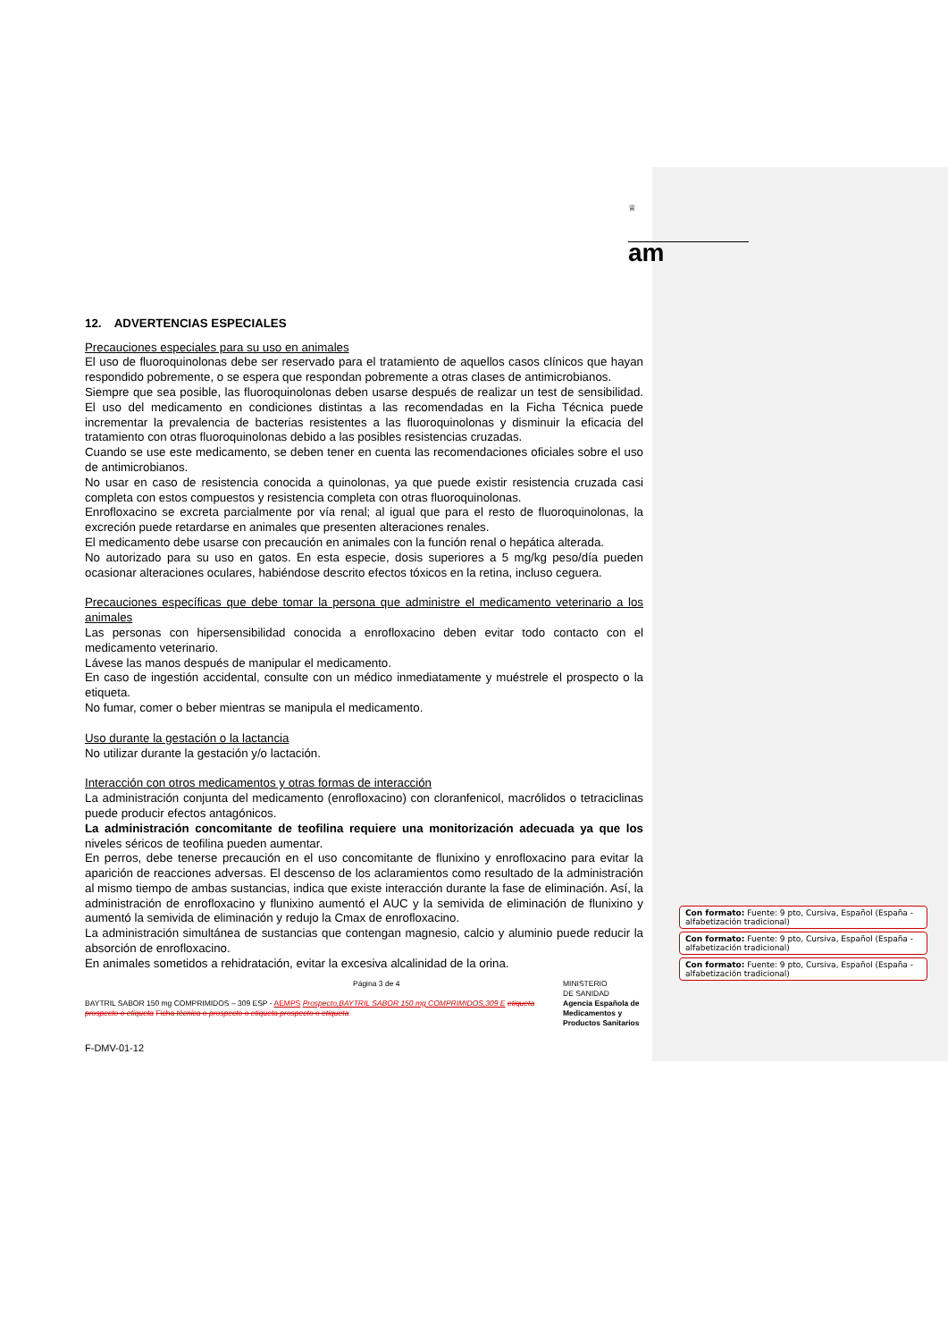♕
am
12. ADVERTENCIAS ESPECIALES
Precauciones especiales para su uso en animales
El uso de fluoroquinolonas debe ser reservado para el tratamiento de aquellos casos clínicos que hayan respondido pobremente, o se espera que respondan pobremente a otras clases de antimicrobianos.
Siempre que sea posible, las fluoroquinolonas deben usarse después de realizar un test de sensibilidad. El uso del medicamento en condiciones distintas a las recomendadas en la Ficha Técnica puede incrementar la prevalencia de bacterias resistentes a las fluoroquinolonas y disminuir la eficacia del tratamiento con otras fluoroquinolonas debido a las posibles resistencias cruzadas.
Cuando se use este medicamento, se deben tener en cuenta las recomendaciones oficiales sobre el uso de antimicrobianos.
No usar en caso de resistencia conocida a quinolonas, ya que puede existir resistencia cruzada casi completa con estos compuestos y resistencia completa con otras fluoroquinolonas.
Enrofloxacino se excreta parcialmente por vía renal; al igual que para el resto de fluoroquinolonas, la excreción puede retardarse en animales que presenten alteraciones renales.
El medicamento debe usarse con precaución en animales con la función renal o hepática alterada.
No autorizado para su uso en gatos. En esta especie, dosis superiores a 5 mg/kg peso/día pueden ocasionar alteraciones oculares, habiéndose descrito efectos tóxicos en la retina, incluso ceguera.
Precauciones específicas que debe tomar la persona que administre el medicamento veterinario a los animales
Las personas con hipersensibilidad conocida a enrofloxacino deben evitar todo contacto con el medicamento veterinario.
Lávese las manos después de manipular el medicamento.
En caso de ingestión accidental, consulte con un médico inmediatamente y muéstrele el prospecto o la etiqueta.
No fumar, comer o beber mientras se manipula el medicamento.
Uso durante la gestación o la lactancia
No utilizar durante la gestación y/o lactación.
Interacción con otros medicamentos y otras formas de interacción
La administración conjunta del medicamento (enrofloxacino) con cloranfenicol, macrólidos o tetraciclinas puede producir efectos antagónicos.
La administración concomitante de teofilina requiere una monitorización adecuada ya que los niveles séricos de teofilina pueden aumentar.
En perros, debe tenerse precaución en el uso concomitante de flunixino y enrofloxacino para evitar la aparición de reacciones adversas. El descenso de los aclaramientos como resultado de la administración al mismo tiempo de ambas sustancias, indica que existe interacción durante la fase de eliminación. Así, la administración de enrofloxacino y flunixino aumentó el AUC y la semivida de eliminación de flunixino y aumentó la semivida de eliminación y redujo la Cmax de enrofloxacino.
La administración simultánea de sustancias que contengan magnesio, calcio y aluminio puede reducir la absorción de enrofloxacino.
En animales sometidos a rehidratación, evitar la excesiva alcalinidad de la orina.
Página 3 de 4 MINISTERIO
DE SANIDAD
BAYTRIL SABOR 150 mg COMPRIMIDOS – 309 ESP - AEMPS Prospecto,BAYTRIL SABOR 150 mg COMPRIMIDOS,309 E etiqueta prospecto o etiqueta Ficha técnica o prospecto o etiqueta prospecto o etiqueta Agencia Española de Medicamentos y Productos Sanitarios
F-DMV-01-12
Con formato: Fuente: 9 pto, Cursiva, Español (España - alfabetización tradicional)
Con formato: Fuente: 9 pto, Cursiva, Español (España - alfabetización tradicional)
Con formato: Fuente: 9 pto, Cursiva, Español (España - alfabetización tradicional)